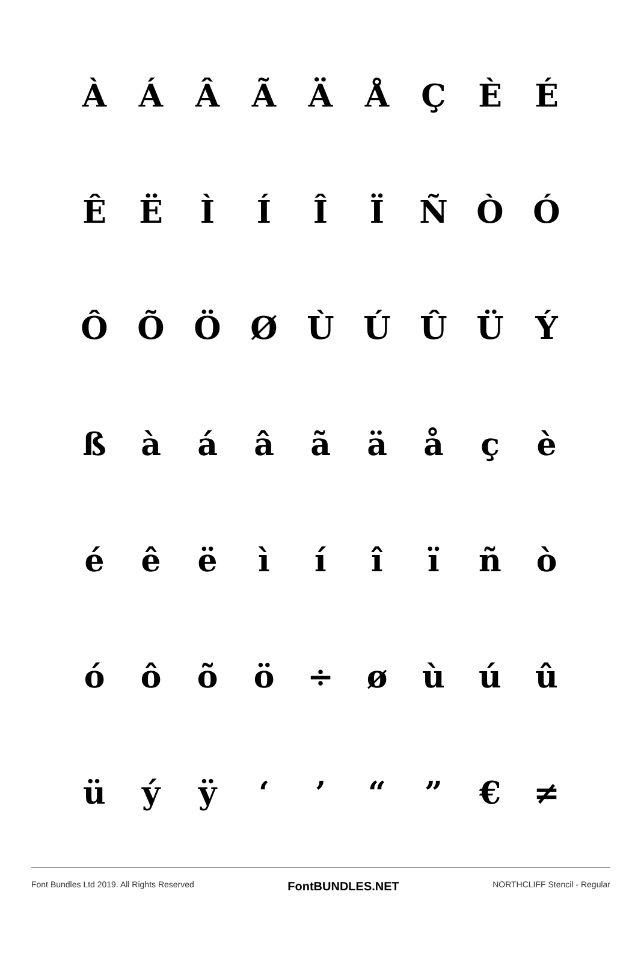ÀÁÂÃÄÅÇÈÉ
ÊËÌÍÎÏÑÒÓ
ÔÕÖØÙÚÛÜÝ
ßàáâãäåçè
éêëìíîïñò
óôõö ÷ øùúû
üýÿ ‘’ “” € ≠
Font Bundles Ltd 2019. All Rights Reserved FontBUNDLES.NET NORTHCLIFF Stencil - Regular